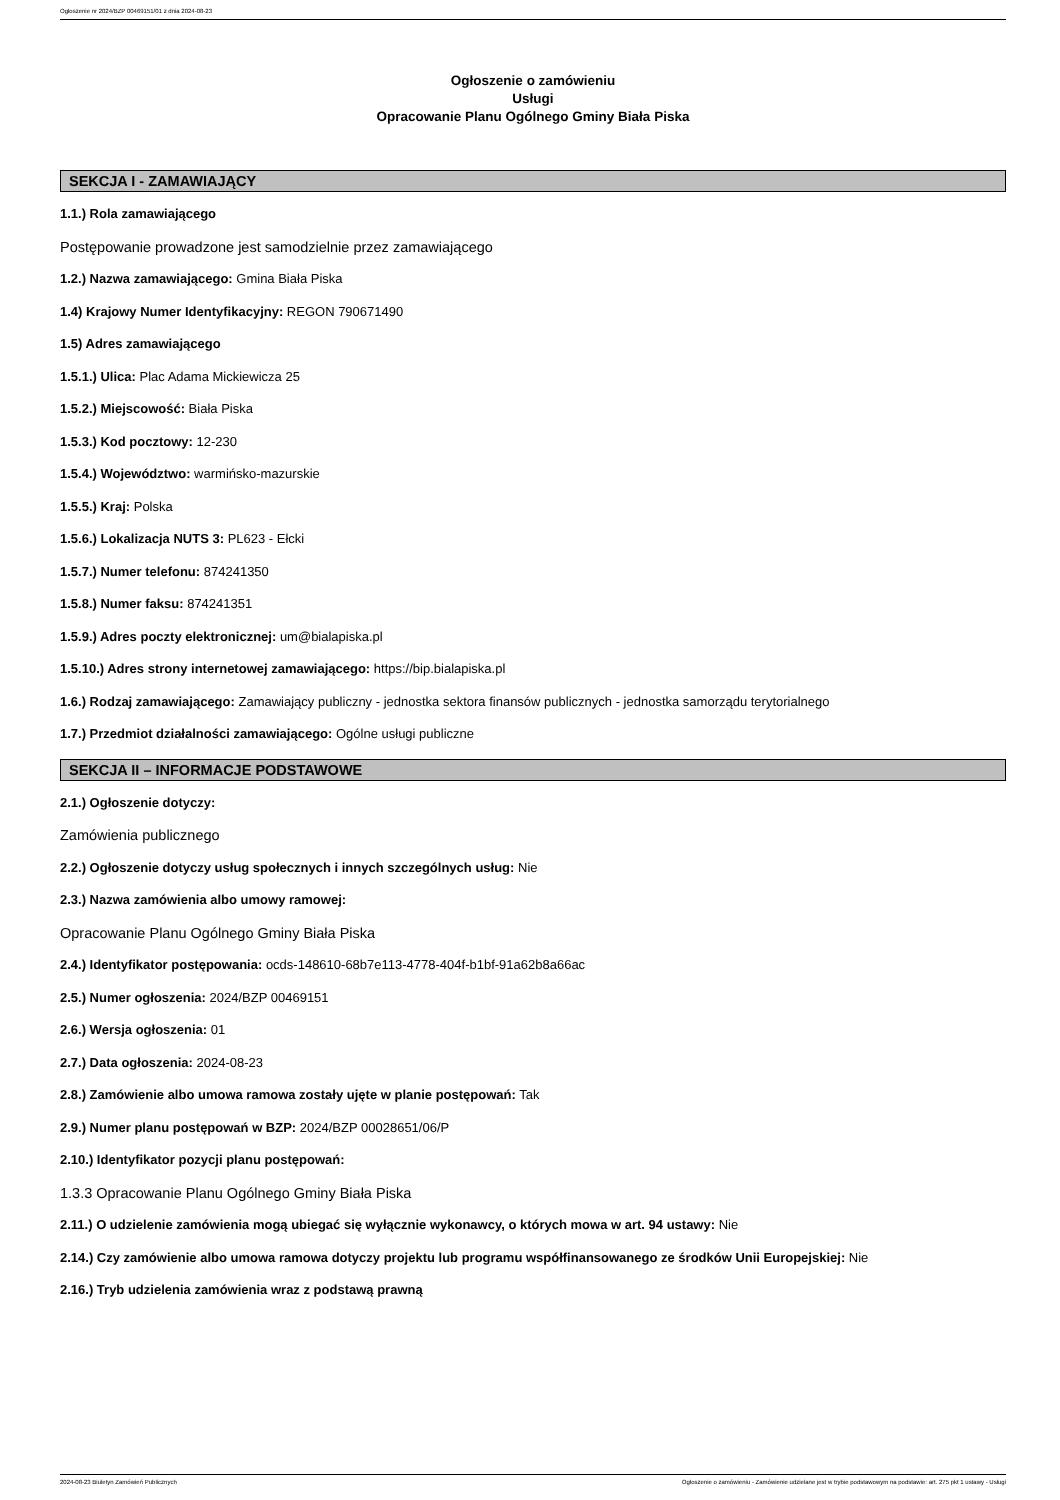Ogłoszenie nr 2024/BZP 00469151/01 z dnia 2024-08-23
Ogłoszenie o zamówieniu
Usługi
Opracowanie Planu Ogólnego Gminy Biała Piska
SEKCJA I - ZAMAWIAJĄCY
1.1.) Rola zamawiającego
Postępowanie prowadzone jest samodzielnie przez zamawiającego
1.2.) Nazwa zamawiającego: Gmina Biała Piska
1.4) Krajowy Numer Identyfikacyjny: REGON 790671490
1.5) Adres zamawiającego
1.5.1.) Ulica: Plac Adama Mickiewicza 25
1.5.2.) Miejscowość: Biała Piska
1.5.3.) Kod pocztowy: 12-230
1.5.4.) Województwo: warmińsko-mazurskie
1.5.5.) Kraj: Polska
1.5.6.) Lokalizacja NUTS 3: PL623 - Ełcki
1.5.7.) Numer telefonu: 874241350
1.5.8.) Numer faksu: 874241351
1.5.9.) Adres poczty elektronicznej: um@bialapiska.pl
1.5.10.) Adres strony internetowej zamawiającego: https://bip.bialapiska.pl
1.6.) Rodzaj zamawiającego: Zamawiający publiczny - jednostka sektora finansów publicznych - jednostka samorządu terytorialnego
1.7.) Przedmiot działalności zamawiającego: Ogólne usługi publiczne
SEKCJA II – INFORMACJE PODSTAWOWE
2.1.) Ogłoszenie dotyczy:
Zamówienia publicznego
2.2.) Ogłoszenie dotyczy usług społecznych i innych szczególnych usług: Nie
2.3.) Nazwa zamówienia albo umowy ramowej:
Opracowanie Planu Ogólnego Gminy Biała Piska
2.4.) Identyfikator postępowania: ocds-148610-68b7e113-4778-404f-b1bf-91a62b8a66ac
2.5.) Numer ogłoszenia: 2024/BZP 00469151
2.6.) Wersja ogłoszenia: 01
2.7.) Data ogłoszenia: 2024-08-23
2.8.) Zamówienie albo umowa ramowa zostały ujęte w planie postępowań: Tak
2.9.) Numer planu postępowań w BZP: 2024/BZP 00028651/06/P
2.10.) Identyfikator pozycji planu postępowań:
1.3.3 Opracowanie Planu Ogólnego Gminy Biała Piska
2.11.) O udzielenie zamówienia mogą ubiegać się wyłącznie wykonawcy, o których mowa w art. 94 ustawy: Nie
2.14.) Czy zamówienie albo umowa ramowa dotyczy projektu lub programu współfinansowanego ze środków Unii Europejskiej: Nie
2.16.) Tryb udzielenia zamówienia wraz z podstawą prawną
2024-08-23 Biuletyn Zamówień Publicznych Ogłoszenie o zamówieniu - Zamówienie udzielane jest w trybie podstawowym na podstawie: art. 275 pkt 1 ustawy - Usługi